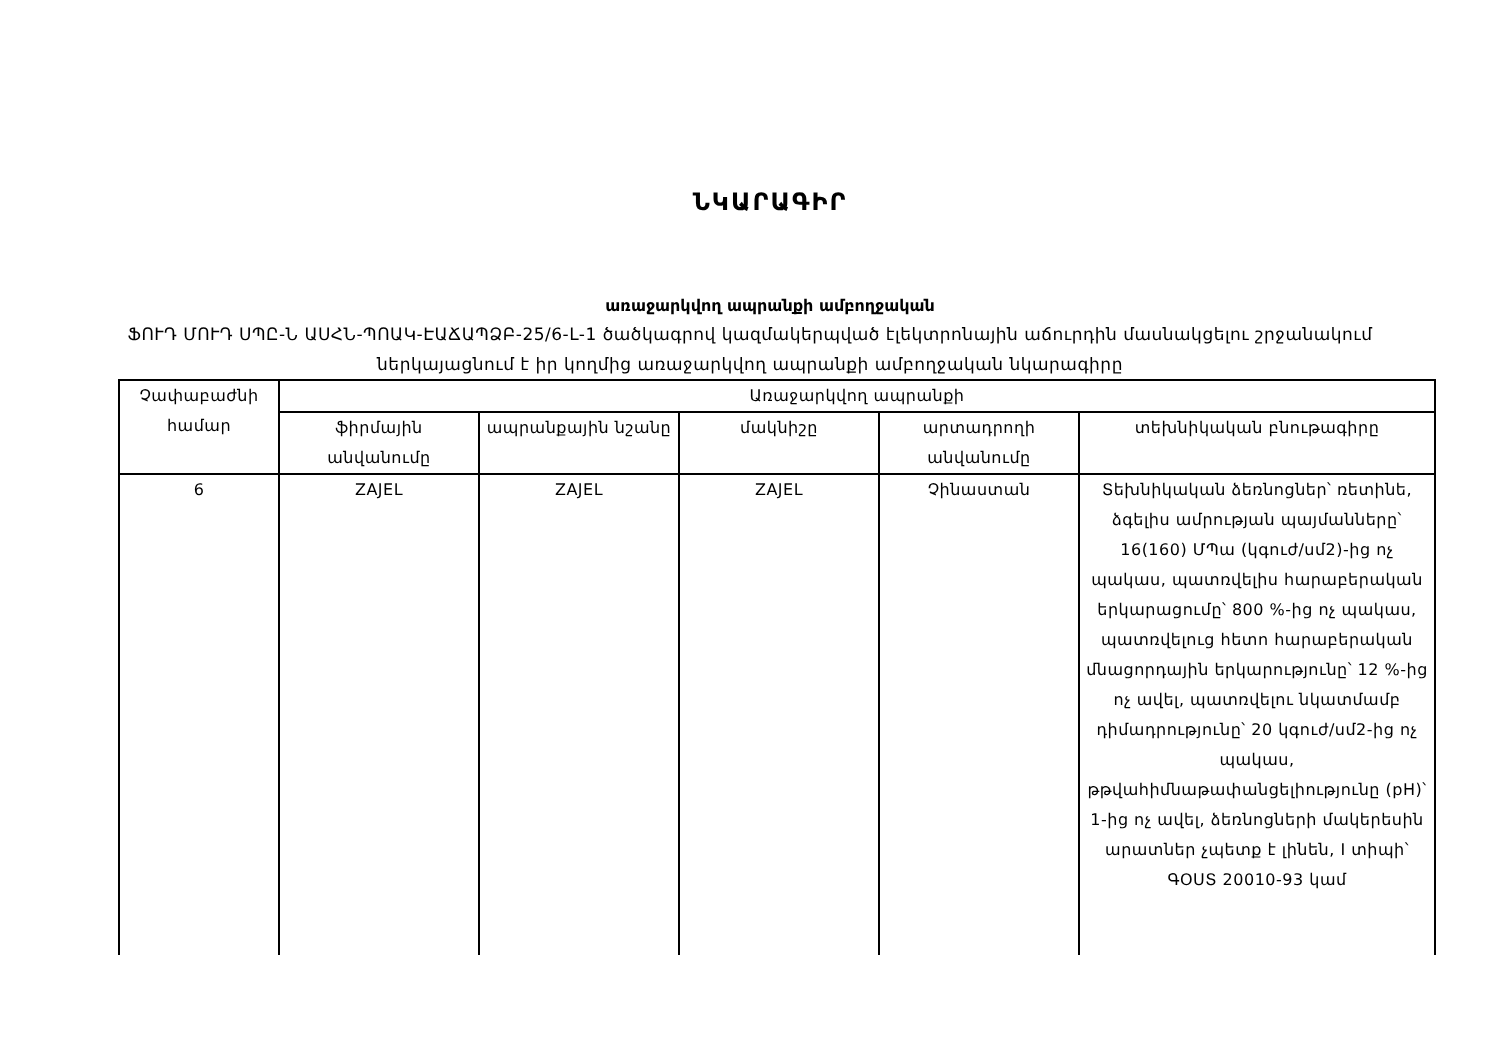ՆԿԱՐԱԳԻՐ
առաջարկվող ապրանքի ամբողջական
ՖՈՒԴ ՄՈՒԴ ՍՊԸ-Ն ԱՍՀՆ-ՊՈԱԿ-ԷԱՃԱՊՁԲ-25/6-L-1 ծածկագրով կազմակերպված էլեկտրոնային աճուրդին մասնակցելու շրջանակում ներկայացնում է իր կողմից առաջարկվող ապրանքի ամբողջական նկարագիրը
| Չափաբաժնի համար | Առաջարկվող ապրանքի | | | | |
| --- | --- | --- | --- | --- | --- |
| | ֆիրմային անվանումը | ապրանքային նշանը | մակնիշը | արտադրողի անվանումը | տեխնիկական բնութագիրը |
| 6 | ZAJEL | ZAJEL | ZAJEL | Չինաստան | Տեխնիկական ձեռնոցներ՝ ռետինե, ձգելիս ամրության պայմանները՝ 16(160) ՄՊա (կգուժ/սմ2)-ից ոչ պակաս, պատռվելիս հարաբերական երկարացումը՝ 800 %-ից ոչ պակաս, պատռվելուց հետո հարաբերական մնացորդային երկարությունը՝ 12 %-ից ոչ ավել, պատռվելու նկատմամբ դիմադրությունը՝ 20 կգուժ/սմ2-ից ոչ պակաս, թթվահիմնաթափանցելիությունը (pH)՝ 1-ից ոչ ավել, ձեռնոցների մակերեսին արատներ չպետք է լինեն, I տիպի՝ ԳՕՍՏ 20010-93 կամ |